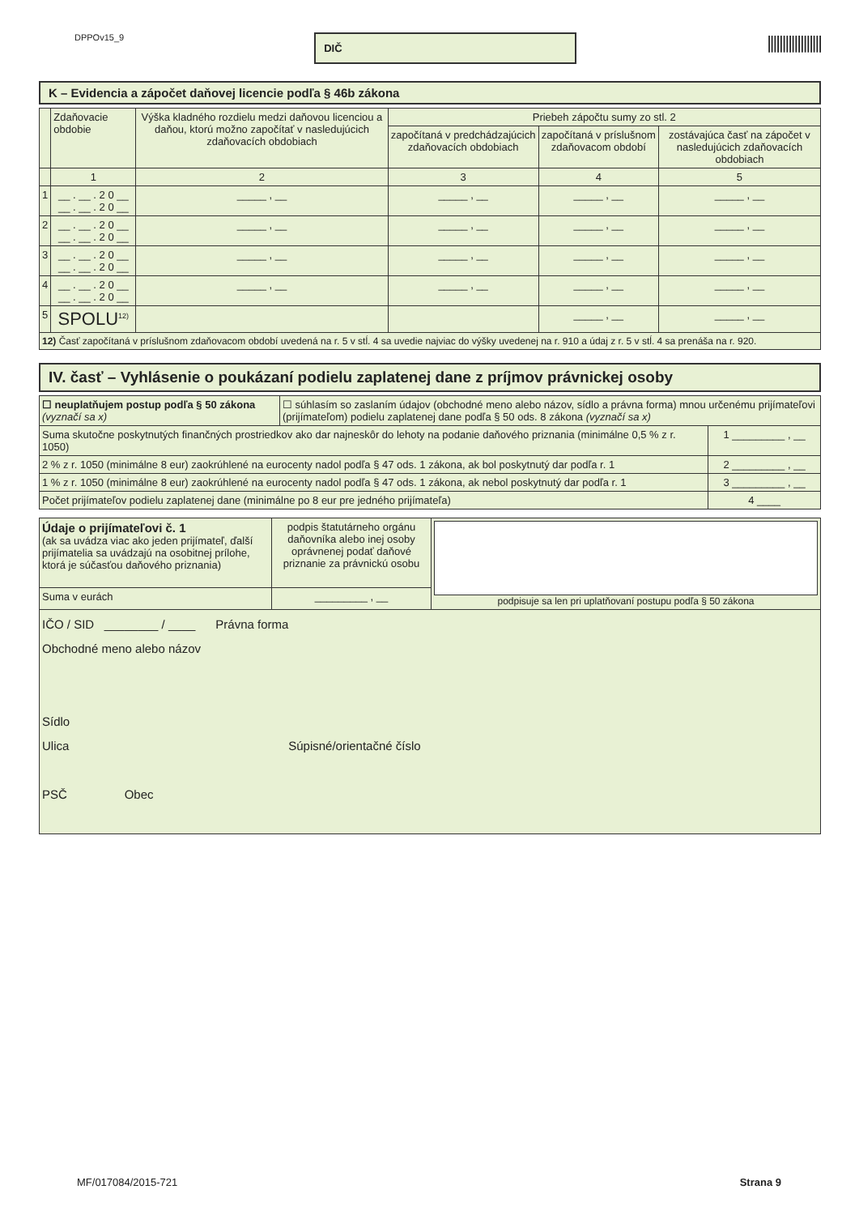DPPOv15_9
DIČ
||||||||||||||||||
K – Evidencia a zápočet daňovej licencie podľa § 46b zákona
| | Zdaňovacie obdobie | Výška kladného rozdielu medzi daňovou licenciou a daňou, ktorú možno započítať v nasledujúcich zdaňovacích obdobiach | Priebeh zápočtu sumy zo stl. 2 | | |
| --- | --- | --- | --- | --- | --- |
| | | | započítaná v predchádzajúcich zdaňovacích obdobiach | započítaná v príslušnom zdaňovacom období | zostávajúca časť na zápočet v nasledujúcich zdaňovacích obdobiach |
| | 1 | 2 | 3 | 4 | 5 |
| 1 | __ . __ . 2 0 __ __ . __ . 2 0 __ | _____ , __ | _____ , __ | _____ , __ | _____ , __ |
| 2 | __ . __ . 2 0 __ __ . __ . 2 0 __ | _____ , __ | _____ , __ | _____ , __ | _____ , __ |
| 3 | __ . __ . 2 0 __ __ . __ . 2 0 __ | _____ , __ | _____ , __ | _____ , __ | _____ , __ |
| 4 | __ . __ . 2 0 __ __ . __ . 2 0 __ | _____ , __ | _____ , __ | _____ , __ | _____ , __ |
| 5 | SPOLU<sup>12)</sup> | | | _____ , __ | _____ , __ |
| 12) Časť započítaná v príslušnom zdaňovacom období uvedená na r. 5 v stĺ. 4 sa uvedie najviac do výšky uvedenej na r. 910 a údaj z r. 5 v stĺ. 4 sa prenáša na r. 920. | | | | | |
IV. časť – Vyhlásenie o poukázaní podielu zaplatenej dane z príjmov právnickej osoby
| ☐ neuplatňujem postup podľa § 50 zákona (vyznačí sa x) | ☐ súhlasím so zaslaním údajov (obchodné meno alebo názov, sídlo a právna forma) mnou určenému prijímateľovi (prijímateľom) podielu zaplatenej dane podľa § 50 ods. 8 zákona (vyznačí sa x) | |
| Suma skutočne poskytnutých finančných prostriedkov ako dar najneskôr do lehoty na podanie daňového priznania (minimálne 0,5 % z r. 1050) | | 1 _________ , __ |
| 2 % z r. 1050 (minimálne 8 eur) zaokrúhlené na eurocenty nadol podľa § 47 ods. 1 zákona, ak bol poskytnutý dar podľa r. 1 | | 2 _________ , __ |
| 1 % z r. 1050 (minimálne 8 eur) zaokrúhlené na eurocenty nadol podľa § 47 ods. 1 zákona, ak nebol poskytnutý dar podľa r. 1 | | 3 _________ , __ |
| Počet prijímateľov podielu zaplatenej dane (minimálne po 8 eur pre jedného prijímateľa) | | 4 ____ |
| Údaje o prijímateľovi č. 1 (ak sa uvádza viac ako jeden prijímateľ, ďalší prijímatelia sa uvádzajú na osobitnej prílohe, ktorá je súčasťou daňového priznania) | podpis štatutárneho orgánu daňovníka alebo inej osoby oprávnenej podať daňové priznanie za právnickú osobu | podpisuje sa len pri uplatňovaní postupu podľa § 50 zákona |
| Suma v eurách | _________ , __ | |
| IČO / SID ________ / ____ Právna forma Obchodné meno alebo názov Sídlo Ulica Súpisné/orientačné číslo PSČ Obec | | |
MF/017084/2015-721 Strana 9